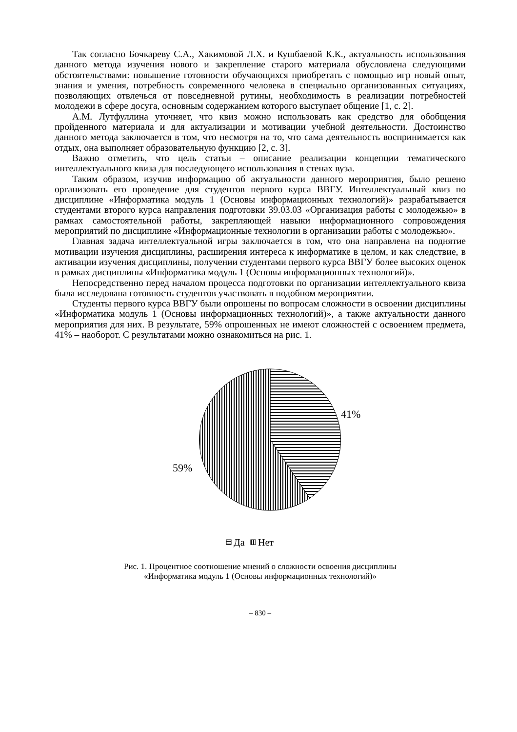Так согласно Бочкареву С.А., Хакимовой Л.Х. и Кушбаевой К.К., актуальность использования данного метода изучения нового и закрепление старого материала обусловлена следующими обстоятельствами: повышение готовности обучающихся приобретать с помощью игр новый опыт, знания и умения, потребность современного человека в специально организованных ситуациях, позволяющих отвлечься от повседневной рутины, необходимость в реализации потребностей молодежи в сфере досуга, основным содержанием которого выступает общение [1, с. 2].
А.М. Лутфуллина уточняет, что квиз можно использовать как средство для обобщения пройденного материала и для актуализации и мотивации учебной деятельности. Достоинство данного метода заключается в том, что несмотря на то, что сама деятельность воспринимается как отдых, она выполняет образовательную функцию [2, с. 3].
Важно отметить, что цель статьи – описание реализации концепции тематического интеллектуального квиза для последующего использования в стенах вуза.
Таким образом, изучив информацию об актуальности данного мероприятия, было решено организовать его проведение для студентов первого курса ВВГУ. Интеллектуальный квиз по дисциплине «Информатика модуль 1 (Основы информационных технологий)» разрабатывается студентами второго курса направления подготовки 39.03.03 «Организация работы с молодежью» в рамках самостоятельной работы, закрепляющей навыки информационного сопровождения мероприятий по дисциплине «Информационные технологии в организации работы с молодежью».
Главная задача интеллектуальной игры заключается в том, что она направлена на поднятие мотивации изучения дисциплины, расширения интереса к информатике в целом, и как следствие, в активации изучения дисциплины, получении студентами первого курса ВВГУ более высоких оценок в рамках дисциплины «Информатика модуль 1 (Основы информационных технологий)».
Непосредственно перед началом процесса подготовки по организации интеллектуального квиза была исследована готовность студентов участвовать в подобном мероприятии.
Студенты первого курса ВВГУ были опрошены по вопросам сложности в освоении дисциплины «Информатика модуль 1 (Основы информационных технологий)», а также актуальности данного мероприятия для них. В результате, 59% опрошенных не имеют сложностей с освоением предмета, 41% – наоборот. С результатами можно ознакомиться на рис. 1.
41%
59%
Да
Нет
Рис. 1. Процентное соотношение мнений о сложности освоения дисциплины
«Информатика модуль 1 (Основы информационных технологий)»
– 830 –